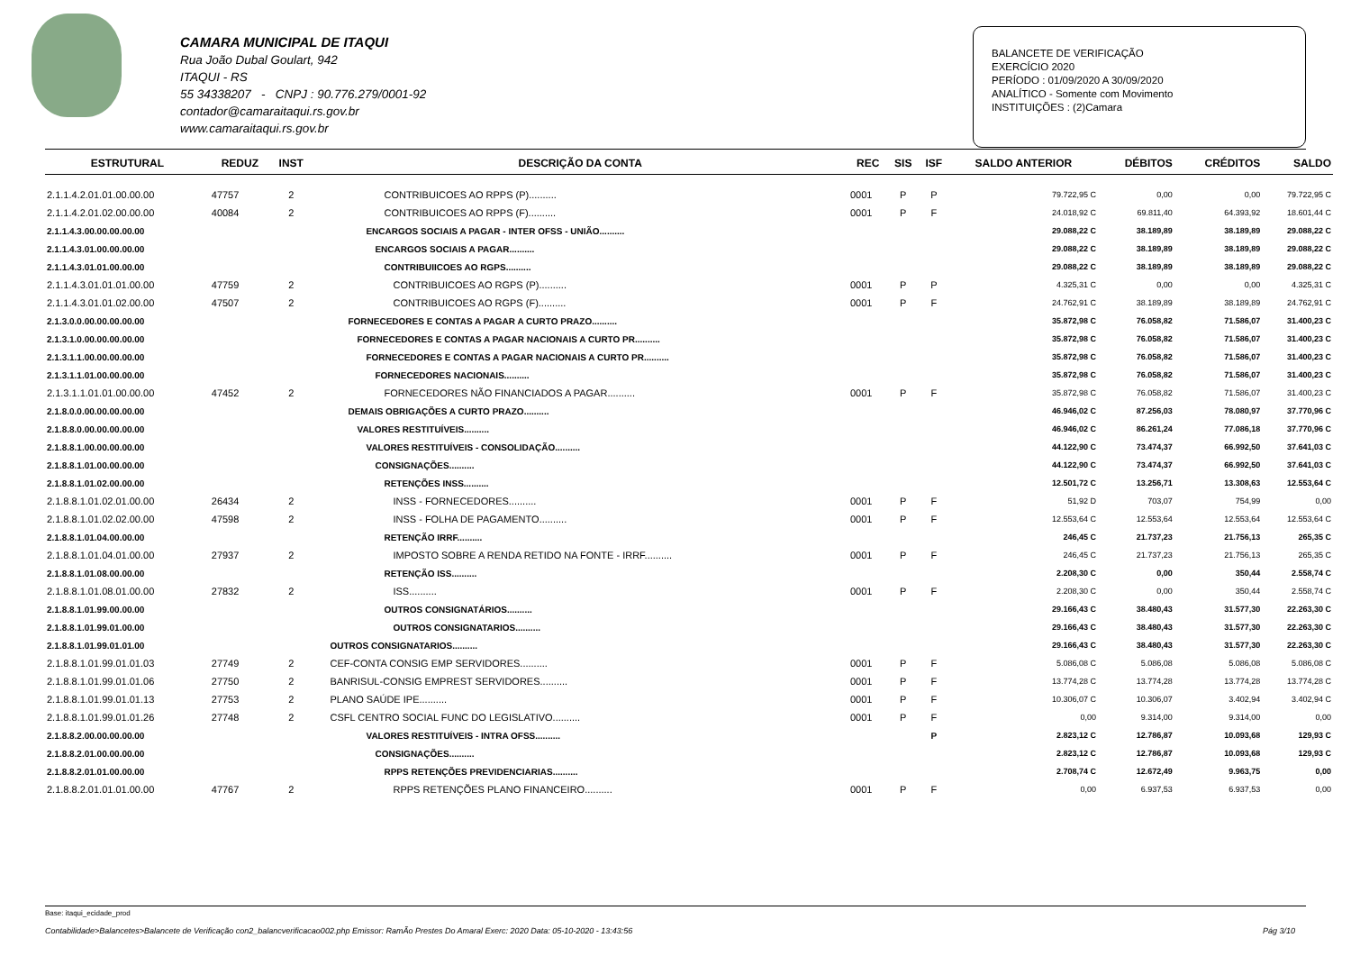CAMARA MUNICIPAL DE ITAQUI
Rua João Dubal Goulart, 942
ITAQUI - RS
55 34338207 - CNPJ : 90.776.279/0001-92
contador@camaraitaqui.rs.gov.br
www.camaraitaqui.rs.gov.br
BALANCETE DE VERIFICAÇÃO
EXERCÍCIO 2020
PERÍODO : 01/09/2020 A 30/09/2020
ANALÍTICO - Somente com Movimento
INSTITUIÇÕES : (2)Camara
| ESTRUTURAL | REDUZ | INST | DESCRIÇÃO DA CONTA | REC | SIS | ISF | SALDO ANTERIOR | DÉBITOS | CRÉDITOS | SALDO |
| --- | --- | --- | --- | --- | --- | --- | --- | --- | --- | --- |
| 2.1.1.4.2.01.01.00.00.00 | 47757 | 2 | CONTRIBUICOES AO RPPS (P).......... | 0001 | P | P | 79.722,95 C | 0,00 | 0,00 | 79.722,95 C |
| 2.1.1.4.2.01.02.00.00.00 | 40084 | 2 | CONTRIBUICOES AO RPPS (F).......... | 0001 | P | F | 24.018,92 C | 69.811,40 | 64.393,92 | 18.601,44 C |
| 2.1.1.4.3.00.00.00.00.00 | | | ENCARGOS SOCIAIS A PAGAR - INTER OFSS - UNIÃO.......... | | | | 29.088,22 C | 38.189,89 | 38.189,89 | 29.088,22 C |
| 2.1.1.4.3.01.00.00.00.00 | | | ENCARGOS SOCIAIS A PAGAR.......... | | | | 29.088,22 C | 38.189,89 | 38.189,89 | 29.088,22 C |
| 2.1.1.4.3.01.01.00.00.00 | | | CONTRIBUIICOES AO RGPS.......... | | | | 29.088,22 C | 38.189,89 | 38.189,89 | 29.088,22 C |
| 2.1.1.4.3.01.01.01.00.00 | 47759 | 2 | CONTRIBUICOES AO RGPS (P).......... | 0001 | P | P | 4.325,31 C | 0,00 | 0,00 | 4.325,31 C |
| 2.1.1.4.3.01.01.02.00.00 | 47507 | 2 | CONTRIBUICOES AO RGPS (F).......... | 0001 | P | F | 24.762,91 C | 38.189,89 | 38.189,89 | 24.762,91 C |
| 2.1.3.0.0.00.00.00.00.00 | | | FORNECEDORES E CONTAS A PAGAR A CURTO PRAZO.......... | | | | 35.872,98 C | 76.058,82 | 71.586,07 | 31.400,23 C |
| 2.1.3.1.0.00.00.00.00.00 | | | FORNECEDORES E CONTAS A PAGAR NACIONAIS A CURTO PR.......... | | | | 35.872,98 C | 76.058,82 | 71.586,07 | 31.400,23 C |
| 2.1.3.1.1.00.00.00.00.00 | | | FORNECEDORES E CONTAS A PAGAR NACIONAIS A CURTO PR.......... | | | | 35.872,98 C | 76.058,82 | 71.586,07 | 31.400,23 C |
| 2.1.3.1.1.01.00.00.00.00 | | | FORNECEDORES NACIONAIS.......... | | | | 35.872,98 C | 76.058,82 | 71.586,07 | 31.400,23 C |
| 2.1.3.1.1.01.01.00.00.00 | 47452 | 2 | FORNECEDORES NÃO FINANCIADOS A PAGAR.......... | 0001 | P | F | 35.872,98 C | 76.058,82 | 71.586,07 | 31.400,23 C |
| 2.1.8.0.0.00.00.00.00.00 | | | DEMAIS OBRIGAÇÕES A CURTO PRAZO.......... | | | | 46.946,02 C | 87.256,03 | 78.080,97 | 37.770,96 C |
| 2.1.8.8.0.00.00.00.00.00 | | | VALORES RESTITUÍVEIS.......... | | | | 46.946,02 C | 86.261,24 | 77.086,18 | 37.770,96 C |
| 2.1.8.8.1.00.00.00.00.00 | | | VALORES RESTITUÍVEIS - CONSOLIDAÇÃO.......... | | | | 44.122,90 C | 73.474,37 | 66.992,50 | 37.641,03 C |
| 2.1.8.8.1.01.00.00.00.00 | | | CONSIGNAÇÕES.......... | | | | 44.122,90 C | 73.474,37 | 66.992,50 | 37.641,03 C |
| 2.1.8.8.1.01.02.00.00.00 | | | RETENÇÕES INSS.......... | | | | 12.501,72 C | 13.256,71 | 13.308,63 | 12.553,64 C |
| 2.1.8.8.1.01.02.01.00.00 | 26434 | 2 | INSS - FORNECEDORES.......... | 0001 | P | F | 51,92 D | 703,07 | 754,99 | 0,00 |
| 2.1.8.8.1.01.02.02.00.00 | 47598 | 2 | INSS - FOLHA DE PAGAMENTO.......... | 0001 | P | F | 12.553,64 C | 12.553,64 | 12.553,64 | 12.553,64 C |
| 2.1.8.8.1.01.04.00.00.00 | | | RETENÇÃO IRRF.......... | | | | 246,45 C | 21.737,23 | 21.756,13 | 265,35 C |
| 2.1.8.8.1.01.04.01.00.00 | 27937 | 2 | IMPOSTO SOBRE A RENDA RETIDO NA FONTE - IRRF.......... | 0001 | P | F | 246,45 C | 21.737,23 | 21.756,13 | 265,35 C |
| 2.1.8.8.1.01.08.00.00.00 | | | RETENÇÃO ISS.......... | | | | 2.208,30 C | 0,00 | 350,44 | 2.558,74 C |
| 2.1.8.8.1.01.08.01.00.00 | 27832 | 2 | ISS.......... | 0001 | P | F | 2.208,30 C | 0,00 | 350,44 | 2.558,74 C |
| 2.1.8.8.1.01.99.00.00.00 | | | OUTROS CONSIGNATÁRIOS.......... | | | | 29.166,43 C | 38.480,43 | 31.577,30 | 22.263,30 C |
| 2.1.8.8.1.01.99.01.00.00 | | | OUTROS CONSIGNATARIOS.......... | | | | 29.166,43 C | 38.480,43 | 31.577,30 | 22.263,30 C |
| 2.1.8.8.1.01.99.01.01.00 | | | OUTROS CONSIGNATARIOS.......... | | | | 29.166,43 C | 38.480,43 | 31.577,30 | 22.263,30 C |
| 2.1.8.8.1.01.99.01.01.03 | 27749 | 2 | CEF-CONTA CONSIG EMP SERVIDORES.......... | 0001 | P | F | 5.086,08 C | 5.086,08 | 5.086,08 | 5.086,08 C |
| 2.1.8.8.1.01.99.01.01.06 | 27750 | 2 | BANRISUL-CONSIG EMPREST SERVIDORES.......... | 0001 | P | F | 13.774,28 C | 13.774,28 | 13.774,28 | 13.774,28 C |
| 2.1.8.8.1.01.99.01.01.13 | 27753 | 2 | PLANO SAÚDE IPE.......... | 0001 | P | F | 10.306,07 C | 10.306,07 | 3.402,94 | 3.402,94 C |
| 2.1.8.8.1.01.99.01.01.26 | 27748 | 2 | CSFL CENTRO SOCIAL FUNC DO LEGISLATIVO.......... | 0001 | P | F | 0,00 | 9.314,00 | 9.314,00 | 0,00 |
| 2.1.8.8.2.00.00.00.00.00 | | | VALORES RESTITUÍVEIS - INTRA OFSS.......... | | | P | 2.823,12 C | 12.786,87 | 10.093,68 | 129,93 C |
| 2.1.8.8.2.01.00.00.00.00 | | | CONSIGNAÇÕES.......... | | | | 2.823,12 C | 12.786,87 | 10.093,68 | 129,93 C |
| 2.1.8.8.2.01.01.00.00.00 | | | RPPS RETENÇÕES PREVIDENCIARIAS.......... | | | | 2.708,74 C | 12.672,49 | 9.963,75 | 0,00 |
| 2.1.8.8.2.01.01.01.00.00 | 47767 | 2 | RPPS RETENÇÕES PLANO FINANCEIRO.......... | 0001 | P | F | 0,00 | 6.937,53 | 6.937,53 | 0,00 |
Base: itaqui_ecidade_prod
Contabilidade>Balancetes>Balancete de Verificação con2_balancverificacao002.php Emissor: RamÃo Prestes Do Amaral Exerc: 2020 Data: 05-10-2020 - 13:43:56 Pág 3/10